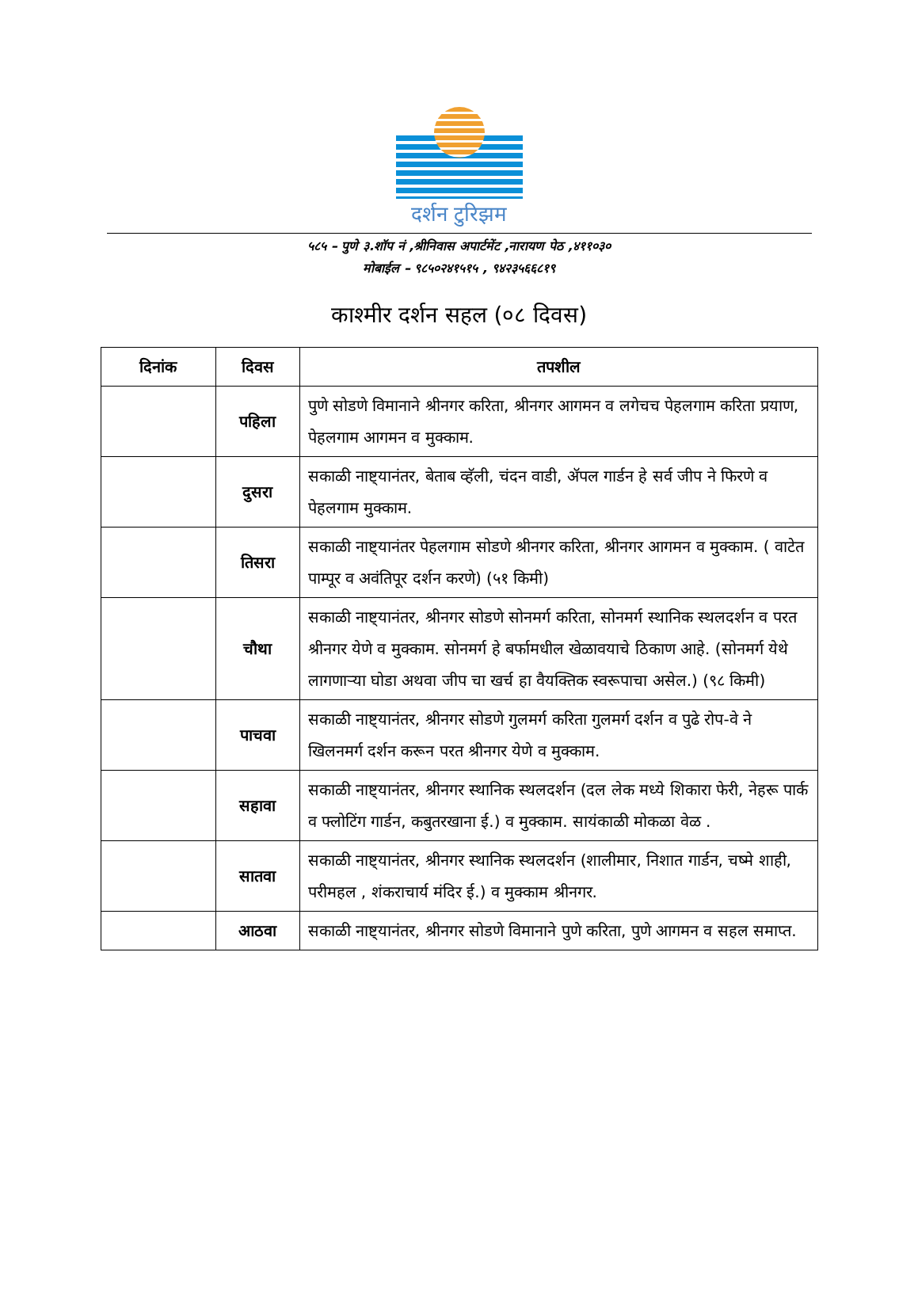दर्शन टुरिझम
५८५ – पुणे ३.शॉप नं ,श्रीनिवास अपार्टमेंट ,नारायण पेठ ,४११०३०
मोबाईल – ९८५०२४१५१५ , ९४२३५६६८१९
काश्मीर दर्शन सहल (०८ दिवस)
| दिनांक | दिवस | तपशील |
| --- | --- | --- |
| | पहिला | पुणे सोडणे विमानाने श्रीनगर करिता, श्रीनगर आगमन व लगेचच पेहलगाम करिता प्रयाण, पेहलगाम आगमन व मुक्काम. |
| | दुसरा | सकाळी नाष्ट्यानंतर, बेताब व्हॅली, चंदन वाडी, ॲपल गार्डन हे सर्व जीप ने फिरणे व पेहलगाम मुक्काम. |
| | तिसरा | सकाळी नाष्ट्यानंतर पेहलगाम सोडणे श्रीनगर करिता, श्रीनगर आगमन व मुक्काम. ( वाटेत पाम्पूर व अवंतिपूर दर्शन करणे) (५१ किमी) |
| | चौथा | सकाळी नाष्ट्यानंतर, श्रीनगर सोडणे सोनमर्ग करिता, सोनमर्ग स्थानिक स्थलदर्शन व परत श्रीनगर येणे व मुक्काम. सोनमर्ग हे बर्फामधील खेळावयाचे ठिकाण आहे. (सोनमर्ग येथे लागणाऱ्या घोडा अथवा जीप चा खर्च हा वैयक्तिक स्वरूपाचा असेल.) (९८ किमी) |
| | पाचवा | सकाळी नाष्ट्यानंतर, श्रीनगर सोडणे गुलमर्ग करिता गुलमर्ग दर्शन व पुढे रोप-वे ने खिलनमर्ग दर्शन करून परत श्रीनगर येणे व मुक्काम. |
| | सहावा | सकाळी नाष्ट्यानंतर, श्रीनगर स्थानिक स्थलदर्शन (दल लेक मध्ये शिकारा फेरी, नेहरू पार्क व फ्लोटिंग गार्डन, कबुतरखाना ई.) व मुक्काम. सायंकाळी मोकळा वेळ . |
| | सातवा | सकाळी नाष्ट्यानंतर, श्रीनगर स्थानिक स्थलदर्शन (शालीमार, निशात गार्डन, चष्मे शाही, परीमहल , शंकराचार्य मंदिर ई.) व मुक्काम श्रीनगर. |
| | आठवा | सकाळी नाष्ट्यानंतर, श्रीनगर सोडणे विमानाने पुणे करिता, पुणे आगमन व सहल समाप्त. |